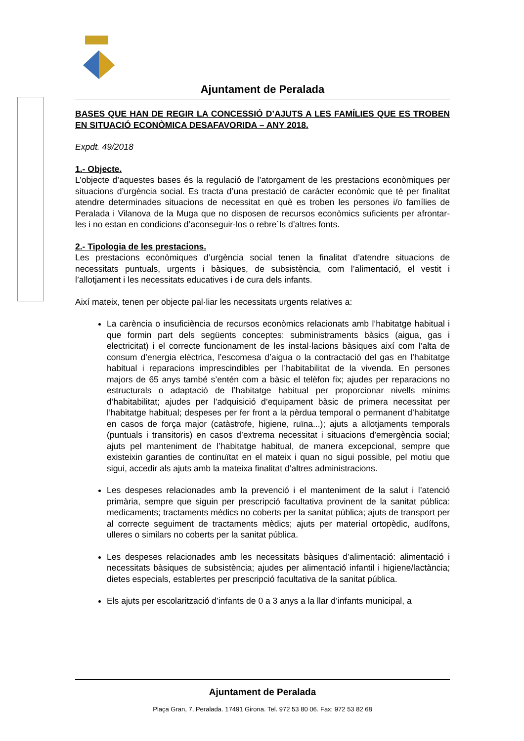Ajuntament de Peralada
BASES QUE HAN DE REGIR LA CONCESSIÓ D’AJUTS A LES FAMÍLIES QUE ES TROBEN EN SITUACIÓ ECONÒMICA DESAFAVORIDA – ANY 2018.
Expdt. 49/2018
1.- Objecte.
L’objecte d’aquestes bases és la regulació de l’atorgament de les prestacions econòmiques per situacions d’urgència social. Es tracta d’una prestació de caràcter econòmic que té per finalitat atendre determinades situacions de necessitat en què es troben les persones i/o famílies de Peralada i Vilanova de la Muga que no disposen de recursos econòmics suficients per afrontar-les i no estan en condicions d’aconseguir-los o rebre´ls d’altres fonts.
2.- Tipologia de les prestacions.
Les prestacions econòmiques d’urgència social tenen la finalitat d’atendre situacions de necessitats puntuals, urgents i bàsiques, de subsistència, com l’alimentació, el vestit i l’allotjament i les necessitats educatives i de cura dels infants.
Així mateix, tenen per objecte pal·liar les necessitats urgents relatives a:
La carència o insuficiència de recursos econòmics relacionats amb l’habitatge habitual i que formin part dels següents conceptes: subministraments bàsics (aigua, gas i electricitat) i el correcte funcionament de les instal·lacions bàsiques així com l’alta de consum d’energia elèctrica, l’escomesa d’aigua o la contractació del gas en l’habitatge habitual i reparacions imprescindibles per l’habitabilitat de la vivenda. En persones majors de 65 anys també s’entén com a bàsic el telèfon fix; ajudes per reparacions no estructurals o adaptació de l’habitatge habitual per proporcionar nivells mínims d’habitabilitat; ajudes per l’adquisició d’equipament bàsic de primera necessitat per l’habitatge habitual; despeses per fer front a la pèrdua temporal o permanent d’habitatge en casos de força major (catàstrofe, higiene, ruïna...); ajuts a allotjaments temporals (puntuals i transitoris) en casos d’extrema necessitat i situacions d’emergència social; ajuts pel manteniment de l’habitatge habitual, de manera excepcional, sempre que existeixin garanties de continuïtat en el mateix i quan no sigui possible, pel motiu que sigui, accedir als ajuts amb la mateixa finalitat d’altres administracions.
Les despeses relacionades amb la prevenció i el manteniment de la salut i l’atenció primària, sempre que siguin per prescripció facultativa provinent de la sanitat pública: medicaments; tractaments mèdics no coberts per la sanitat pública; ajuts de transport per al correcte seguiment de tractaments mèdics; ajuts per material ortopèdic, audífons, ulleres o similars no coberts per la sanitat pública.
Les despeses relacionades amb les necessitats bàsiques d’alimentació: alimentació i necessitats bàsiques de subsistència; ajudes per alimentació infantil i higiene/lactància; dietes especials, establertes per prescripció facultativa de la sanitat pública.
Els ajuts per escolarització d’infants de 0 a 3 anys a la llar d’infants municipal, a
Ajuntament de Peralada
Plaça Gran, 7, Peralada. 17491 Girona. Tel. 972 53 80 06. Fax: 972 53 82 68